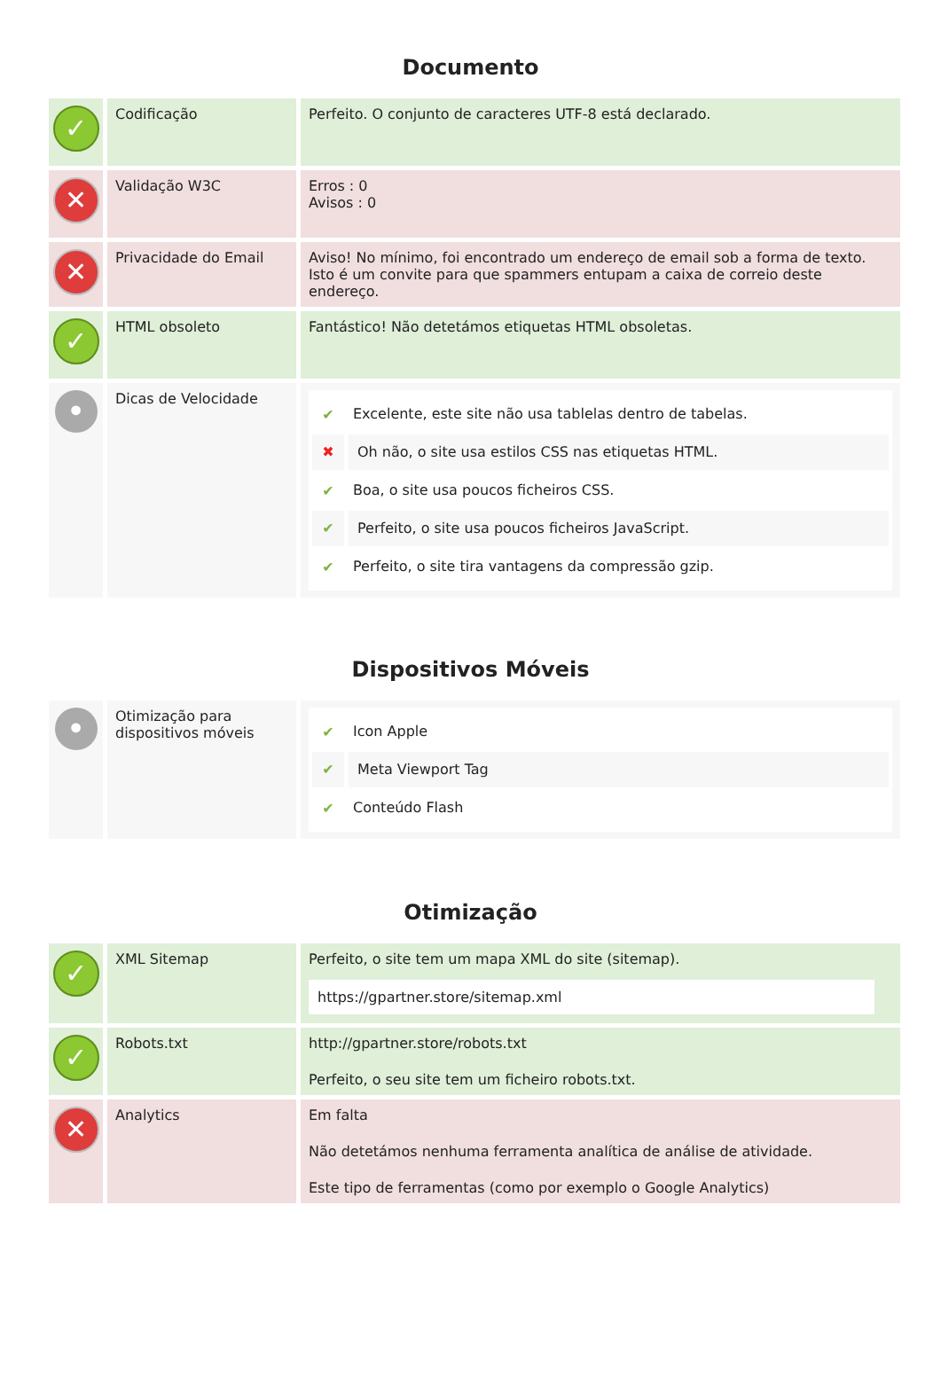Documento
| ✓ | Codificação | Perfeito. O conjunto de caracteres UTF-8 está declarado. |
| ✕ | Validação W3C | Erros : 0 Avisos : 0 |
| ✕ | Privacidade do Email | Aviso! No mínimo, foi encontrado um endereço de email sob a forma de texto. Isto é um convite para que spammers entupam a caixa de correio deste endereço. |
| ✓ | HTML obsoleto | Fantástico! Não detetámos etiquetas HTML obsoletas. |
| • | Dicas de Velocidade | ✔ Excelente, este site não usa tablelas dentro de tabelas. ✖ Oh não, o site usa estilos CSS nas etiquetas HTML. ✔ Boa, o site usa poucos ficheiros CSS. ✔ Perfeito, o site usa poucos ficheiros JavaScript. ✔ Perfeito, o site tira vantagens da compressão gzip. |
Dispositivos Móveis
| • | Otimização para dispositivos móveis | ✔ Icon Apple ✔ Meta Viewport Tag ✔ Conteúdo Flash |
Otimização
| ✓ | XML Sitemap | Perfeito, o site tem um mapa XML do site (sitemap). https://gpartner.store/sitemap.xml |
| ✓ | Robots.txt | http://gpartner.store/robots.txt Perfeito, o seu site tem um ficheiro robots.txt. |
| ✕ | Analytics | Em falta Não detetámos nenhuma ferramenta analítica de análise de atividade. Este tipo de ferramentas (como por exemplo o Google Analytics) |